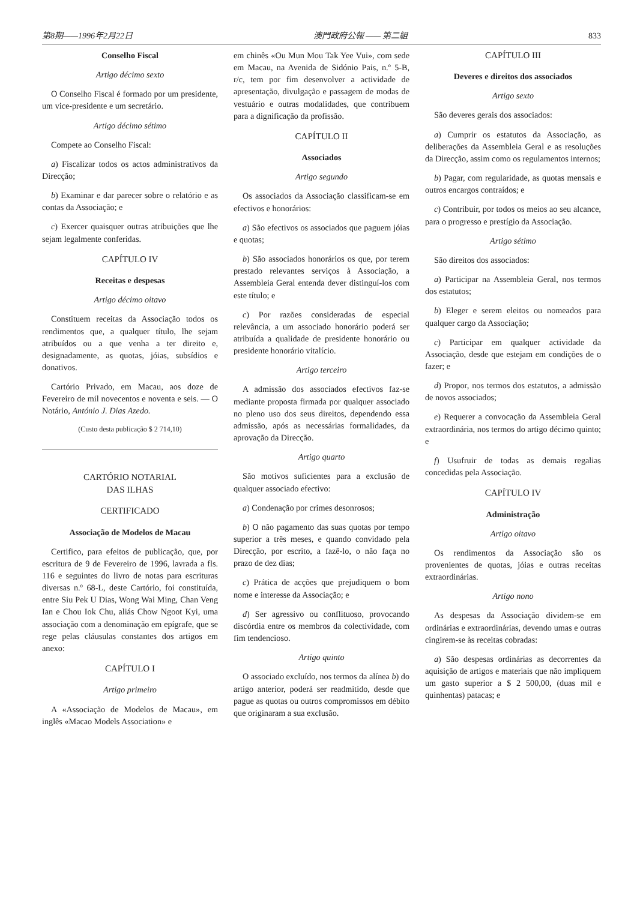第8期——1996年2月22日 澳門政府公報 —— 第二組 833
Conselho Fiscal
Artigo décimo sexto
O Conselho Fiscal é formado por um presidente, um vice-presidente e um secretário.
Artigo décimo sétimo
Compete ao Conselho Fiscal:
a) Fiscalizar todos os actos administrativos da Direcção;
b) Examinar e dar parecer sobre o relatório e as contas da Associação; e
c) Exercer quaisquer outras atribuições que lhe sejam legalmente conferidas.
CAPÍTULO IV
Receitas e despesas
Artigo décimo oitavo
Constituem receitas da Associação todos os rendimentos que, a qualquer título, lhe sejam atribuídos ou a que venha a ter direito e, designadamente, as quotas, jóias, subsídios e donativos.
Cartório Privado, em Macau, aos doze de Fevereiro de mil novecentos e noventa e seis. — O Notário, António J. Dias Azedo.
(Custo desta publicação $ 2 714,10)
CARTÓRIO NOTARIAL
DAS ILHAS
CERTIFICADO
Associação de Modelos de Macau
Certifico, para efeitos de publicação, que, por escritura de 9 de Fevereiro de 1996, lavrada a fls. 116 e seguintes do livro de notas para escrituras diversas n.º 68-L, deste Cartório, foi constituída, entre Siu Pek U Dias, Wong Wai Ming, Chan Veng Ian e Chou Iok Chu, aliás Chow Ngoot Kyi, uma associação com a denominação em epígrafe, que se rege pelas cláusulas constantes dos artigos em anexo:
CAPÍTULO I
Artigo primeiro
A «Associação de Modelos de Macau», em inglês «Macao Models Association» e
em chinês «Ou Mun Mou Tak Yee Vui», com sede em Macau, na Avenida de Sidónio Pais, n.º 5-B, r/c, tem por fim desenvolver a actividade de apresentação, divulgação e passagem de modas de vestuário e outras modalidades, que contribuem para a dignificação da profissão.
CAPÍTULO II
Associados
Artigo segundo
Os associados da Associação classificam-se em efectivos e honorários:
a) São efectivos os associados que paguem jóias e quotas;
b) São associados honorários os que, por terem prestado relevantes serviços à Associação, a Assembleia Geral entenda dever distinguí-los com este título; e
c) Por razões consideradas de especial relevância, a um associado honorário poderá ser atribuída a qualidade de presidente honorário ou presidente honorário vitalício.
Artigo terceiro
A admissão dos associados efectivos faz-se mediante proposta firmada por qualquer associado no pleno uso dos seus direitos, dependendo essa admissão, após as necessárias formalidades, da aprovação da Direcção.
Artigo quarto
São motivos suficientes para a exclusão de qualquer associado efectivo:
a) Condenação por crimes desonrosos;
b) O não pagamento das suas quotas por tempo superior a três meses, e quando convidado pela Direcção, por escrito, a fazê-lo, o não faça no prazo de dez dias;
c) Prática de acções que prejudiquem o bom nome e interesse da Associação; e
d) Ser agressivo ou conflituoso, provocando discórdia entre os membros da colectividade, com fim tendencioso.
Artigo quinto
O associado excluído, nos termos da alínea b) do artigo anterior, poderá ser readmitido, desde que pague as quotas ou outros compromissos em débito que originaram a sua exclusão.
CAPÍTULO III
Deveres e direitos dos associados
Artigo sexto
São deveres gerais dos associados:
a) Cumprir os estatutos da Associação, as deliberações da Assembleia Geral e as resoluções da Direcção, assim como os regulamentos internos;
b) Pagar, com regularidade, as quotas mensais e outros encargos contraídos; e
c) Contribuir, por todos os meios ao seu alcance, para o progresso e prestígio da Associação.
Artigo sétimo
São direitos dos associados:
a) Participar na Assembleia Geral, nos termos dos estatutos;
b) Eleger e serem eleitos ou nomeados para qualquer cargo da Associação;
c) Participar em qualquer actividade da Associação, desde que estejam em condições de o fazer; e
d) Propor, nos termos dos estatutos, a admissão de novos associados;
e) Requerer a convocação da Assembleia Geral extraordinária, nos termos do artigo décimo quinto; e
f) Usufruir de todas as demais regalias concedidas pela Associação.
CAPÍTULO IV
Administração
Artigo oitavo
Os rendimentos da Associação são os provenientes de quotas, jóias e outras receitas extraordinárias.
Artigo nono
As despesas da Associação dividem-se em ordinárias e extraordinárias, devendo umas e outras cingirem-se às receitas cobradas:
a) São despesas ordinárias as decorrentes da aquisição de artigos e materiais que não impliquem um gasto superior a $ 2 500,00, (duas mil e quinhentas) patacas; e